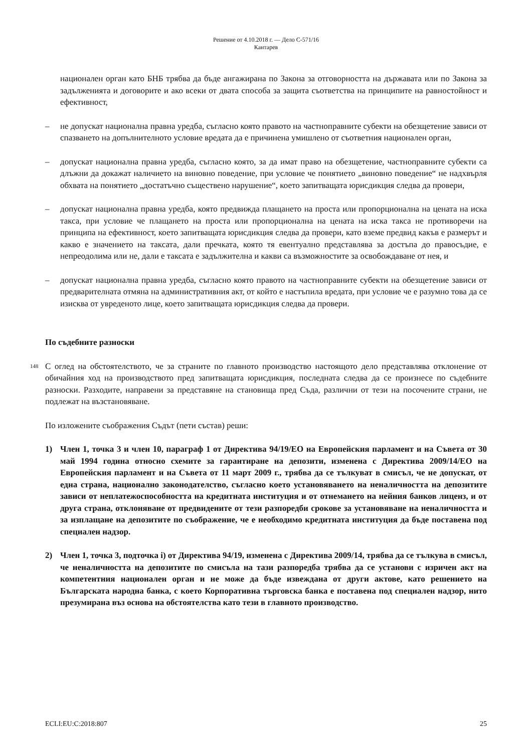Решение от 4.10.2018 г. — Дело C-571/16
Кантарев
национален орган като БНБ трябва да бъде ангажирана по Закона за отговорността на държавата или по Закона за задълженията и договорите и ако всеки от двата способа за защита съответства на принципите на равностойност и ефективност,
– не допускат национална правна уредба, съгласно която правото на частноправните субекти на обезщетение зависи от спазването на допълнителното условие вредата да е причинена умишлено от съответния национален орган,
– допускат национална правна уредба, съгласно която, за да имат право на обезщетение, частноправните субекти са длъжни да докажат наличието на виновно поведение, при условие че понятието „виновно поведение“ не надхвърля обхвата на понятието „достатъчно съществено нарушение“, което запитващата юрисдикция следва да провери,
– допускат национална правна уредба, която предвижда плащането на проста или пропорционална на цената на иска такса, при условие че плащането на проста или пропорционална на цената на иска такса не противоречи на принципа на ефективност, което запитващата юрисдикция следва да провери, като вземе предвид какъв е размерът и какво е значението на таксата, дали пречката, която тя евентуално представлява за достъпа до правосъдие, е непреодолима или не, дали е таксата е задължителна и какви са възможностите за освобождаване от нея, и
– допускат национална правна уредба, съгласно която правото на частноправните субекти на обезщетение зависи от предварителната отмяна на административния акт, от който е настъпила вредата, при условие че е разумно това да се изисква от увреденото лице, което запитващата юрисдикция следва да провери.
По съдебните разноски
148
С оглед на обстоятелството, че за страните по главното производство настоящото дело представлява отклонение от обичайния ход на производството пред запитващата юрисдикция, последната следва да се произнесе по съдебните разноски. Разходите, направени за представяне на становища пред Съда, различни от тези на посочените страни, не подлежат на възстановяване.
По изложените съображения Съдът (пети състав) реши:
1) Член 1, точка 3 и член 10, параграф 1 от Директива 94/19/ЕО на Европейския парламент и на Съвета от 30 май 1994 година относно схемите за гарантиране на депозити, изменена с Директива 2009/14/ЕО на Европейския парламент и на Съвета от 11 март 2009 г., трябва да се тълкуват в смисъл, че не допускат, от една страна, национално законодателство, съгласно което установяването на неналичността на депозитите зависи от неплатежоспособността на кредитната институция и от отнемането на нейния банков лиценз, и от друга страна, отклоняване от предвидените от тези разпоредби срокове за установяване на неналичността и за изплащане на депозитите по съображение, че е необходимо кредитната институция да бъде поставена под специален надзор.
2) Член 1, точка 3, подточка i) от Директива 94/19, изменена с Директива 2009/14, трябва да се тълкува в смисъл, че неналичността на депозитите по смисъла на тази разпоредба трябва да се установи с изричен акт на компетентния национален орган и не може да бъде извеждана от други актове, като решението на Българската народна банка, с което Корпоративна търговска банка е поставена под специален надзор, нито презумирана въз основа на обстоятелства като тези в главното производство.
ECLI:EU:C:2018:807 25